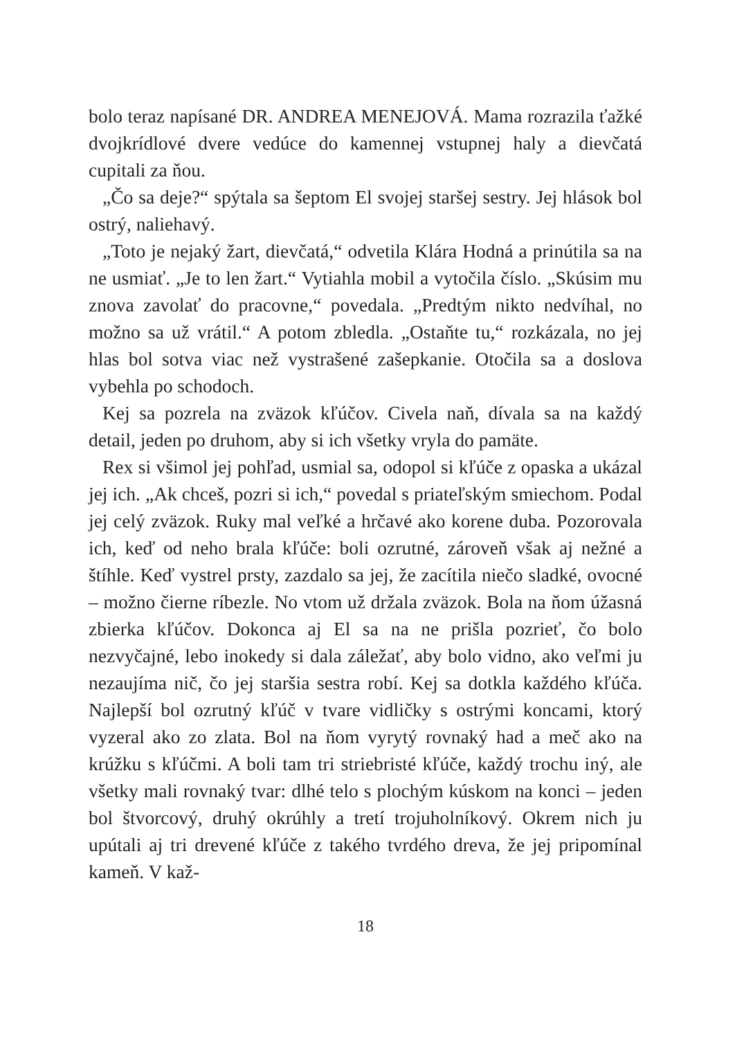bolo teraz napísané DR. ANDREA MENEJOVÁ. Mama rozrazila ťažké dvojkrídlové dvere vedúce do kamennej vstupnej haly a dievčatá cupitali za ňou.
„Čo sa deje?“ spýtala sa šeptom El svojej staršej sestry. Jej hlások bol ostrý, naliehavý.
„Toto je nejaký žart, dievčatá,“ odvetila Klára Hodná a prinútila sa na ne usmiať. „Je to len žart.“ Vytiahla mobil a vytočila číslo. „Skúsim mu znova zavolať do pracovne,“ povedala. „Predtým nikto nedvíhal, no možno sa už vrátil.“ A potom zbledla. „Ostaňte tu,“ rozkázala, no jej hlas bol sotva viac než vystrašené zašepkanie. Otočila sa a doslova vybehla po schodoch.
Kej sa pozrela na zväzok kľúčov. Civela naň, dívala sa na každý detail, jeden po druhom, aby si ich všetky vryla do pamäte.
Rex si všimol jej pohľad, usmial sa, odopol si kľúče z opaska a ukázal jej ich. „Ak chceš, pozri si ich,“ povedal s priateľským smiechom. Podal jej celý zväzok. Ruky mal veľké a hrčavé ako korene duba. Pozorovala ich, keď od neho brala kľúče: boli ozrutné, zároveň však aj nežné a štíhle. Keď vystrel prsty, zazdalo sa jej, že zacítila niečo sladké, ovocné – možno čierne ríbezle. No vtom už držala zväzok. Bola na ňom úžasná zbierka kľúčov. Dokonca aj El sa na ne prišla pozrieť, čo bolo nezvyčajné, lebo inokedy si dala záležať, aby bolo vidno, ako veľmi ju nezaujíma nič, čo jej staršia sestra robí. Kej sa dotkla každého kľúča. Najlepší bol ozrutný kľúč v tvare vidličky s ostrými koncami, ktorý vyzeral ako zo zlata. Bol na ňom vyrytý rovnaký had a meč ako na krúžku s kľúčmi. A boli tam tri striebristé kľúče, každý trochu iný, ale všetky mali rovnaký tvar: dlhé telo s plochým kúskom na konci – jeden bol štvorcový, druhý okrúhly a tretí trojuholníkový. Okrem nich ju upútali aj tri drevené kľúče z takého tvrdého dreva, že jej pripomínal kameň. V kaž-
18